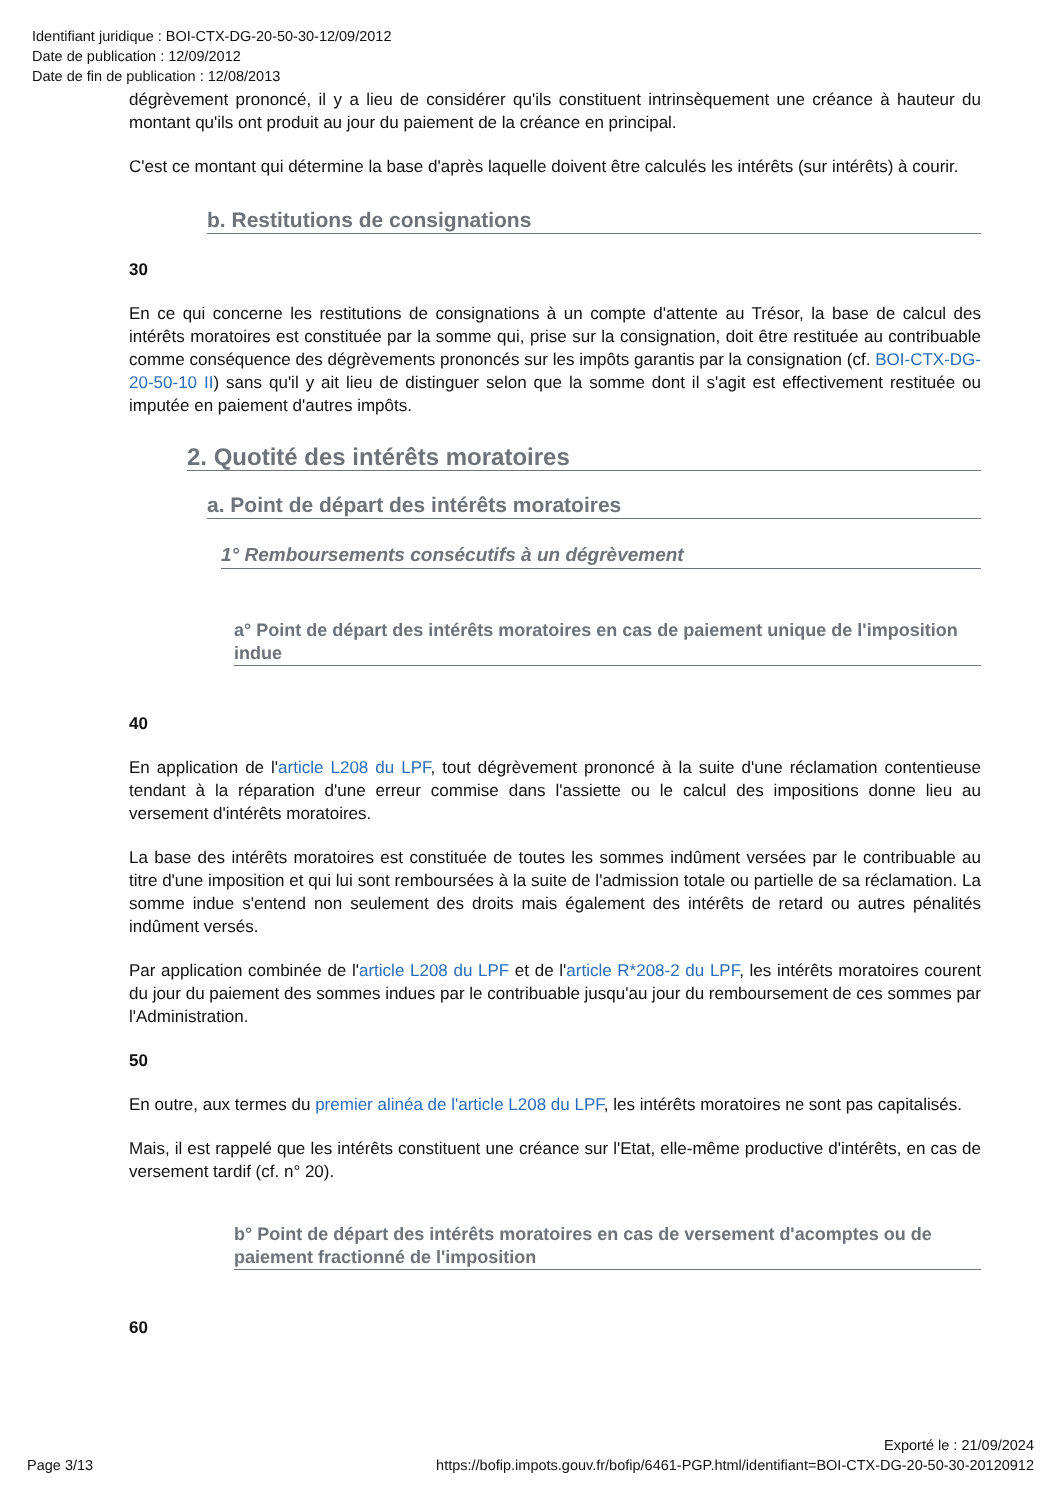Identifiant juridique : BOI-CTX-DG-20-50-30-12/09/2012
Date de publication : 12/09/2012
Date de fin de publication : 12/08/2013
dégrèvement prononcé, il y a lieu de considérer qu'ils constituent intrinsèquement une créance à hauteur du montant qu'ils ont produit au jour du paiement de la créance en principal.
C'est ce montant qui détermine la base d'après laquelle doivent être calculés les intérêts (sur intérêts) à courir.
b. Restitutions de consignations
30
En ce qui concerne les restitutions de consignations à un compte d'attente au Trésor, la base de calcul des intérêts moratoires est constituée par la somme qui, prise sur la consignation, doit être restituée au contribuable comme conséquence des dégrèvements prononcés sur les impôts garantis par la consignation (cf. BOI-CTX-DG-20-50-10 II) sans qu'il y ait lieu de distinguer selon que la somme dont il s'agit est effectivement restituée ou imputée en paiement d'autres impôts.
2. Quotité des intérêts moratoires
a. Point de départ des intérêts moratoires
1° Remboursements consécutifs à un dégrèvement
a° Point de départ des intérêts moratoires en cas de paiement unique de l'imposition indue
40
En application de l'article L208 du LPF, tout dégrèvement prononcé à la suite d'une réclamation contentieuse tendant à la réparation d'une erreur commise dans l'assiette ou le calcul des impositions donne lieu au versement d'intérêts moratoires.
La base des intérêts moratoires est constituée de toutes les sommes indûment versées par le contribuable au titre d'une imposition et qui lui sont remboursées à la suite de l'admission totale ou partielle de sa réclamation. La somme indue s'entend non seulement des droits mais également des intérêts de retard ou autres pénalités indûment versés.
Par application combinée de l'article L208 du LPF et de l'article R*208-2 du LPF, les intérêts moratoires courent du jour du paiement des sommes indues par le contribuable jusqu'au jour du remboursement de ces sommes par l'Administration.
50
En outre, aux termes du premier alinéa de l'article L208 du LPF, les intérêts moratoires ne sont pas capitalisés.
Mais, il est rappelé que les intérêts constituent une créance sur l'Etat, elle-même productive d'intérêts, en cas de versement tardif (cf. n° 20).
b° Point de départ des intérêts moratoires en cas de versement d'acomptes ou de paiement fractionné de l'imposition
60
Page 3/13 Exporté le : 21/09/2024
https://bofip.impots.gouv.fr/bofip/6461-PGP.html/identifiant=BOI-CTX-DG-20-50-30-20120912